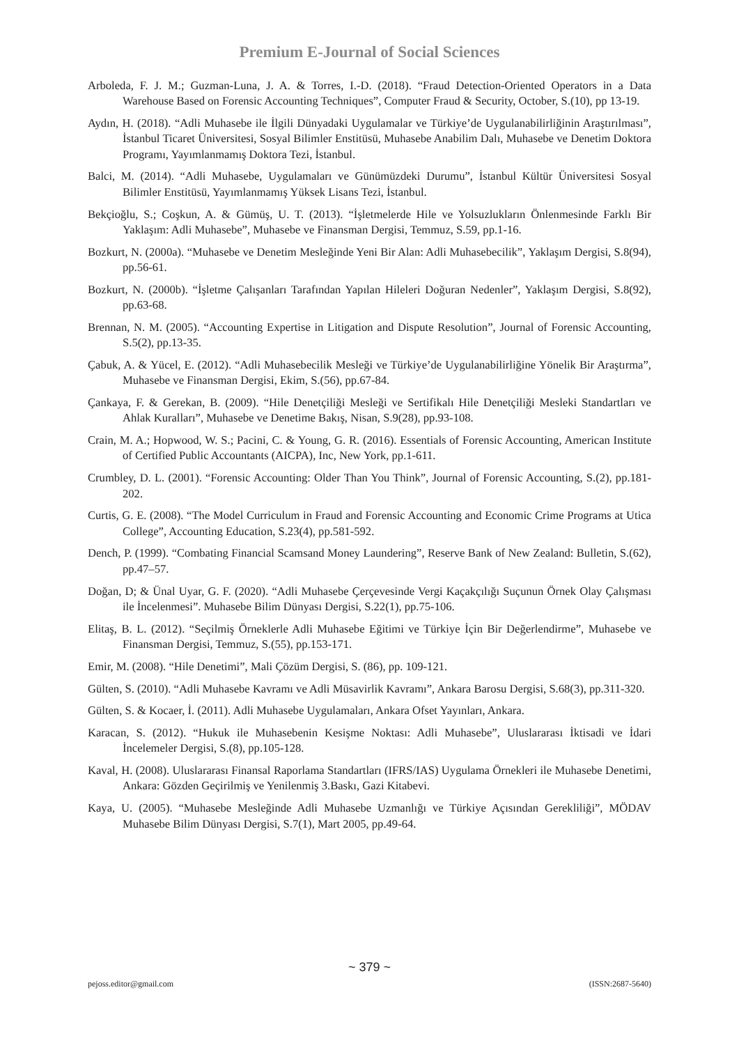Premium E-Journal of Social Sciences
Arboleda, F. J. M.; Guzman-Luna, J. A. & Torres, I.-D. (2018). “Fraud Detection-Oriented Operators in a Data Warehouse Based on Forensic Accounting Techniques”, Computer Fraud & Security, October, S.(10), pp 13-19.
Aydın, H. (2018). “Adli Muhasebe ile İlgili Dünyadaki Uygulamalar ve Türkiye’de Uygulanabilirliğinin Araştırılması”, İstanbul Ticaret Üniversitesi, Sosyal Bilimler Enstitüsü, Muhasebe Anabilim Dalı, Muhasebe ve Denetim Doktora Programı, Yayımlanmamış Doktora Tezi, İstanbul.
Balci, M. (2014). “Adli Muhasebe, Uygulamaları ve Günümüzdeki Durumu”, İstanbul Kültür Üniversitesi Sosyal Bilimler Enstitüsü, Yayımlanmamış Yüksek Lisans Tezi, İstanbul.
Bekçioğlu, S.; Coşkun, A. & Gümüş, U. T. (2013). “İşletmelerde Hile ve Yolsuzlukların Önlenmesinde Farklı Bir Yaklaşım: Adli Muhasebe”, Muhasebe ve Finansman Dergisi, Temmuz, S.59, pp.1-16.
Bozkurt, N. (2000a). “Muhasebe ve Denetim Mesleğinde Yeni Bir Alan: Adli Muhasebecilik”, Yaklaşım Dergisi, S.8(94), pp.56-61.
Bozkurt, N. (2000b). “İşletme Çalışanları Tarafından Yapılan Hileleri Doğuran Nedenler”, Yaklaşım Dergisi, S.8(92), pp.63-68.
Brennan, N. M. (2005). “Accounting Expertise in Litigation and Dispute Resolution”, Journal of Forensic Accounting, S.5(2), pp.13-35.
Çabuk, A. & Yücel, E. (2012). “Adli Muhasebecilik Mesleği ve Türkiye’de Uygulanabilirliğine Yönelik Bir Araştırma”, Muhasebe ve Finansman Dergisi, Ekim, S.(56), pp.67-84.
Çankaya, F. & Gerekan, B. (2009). “Hile Denetçiliği Mesleği ve Sertifikalı Hile Denetçiliği Mesleki Standartları ve Ahlak Kuralları”, Muhasebe ve Denetime Bakış, Nisan, S.9(28), pp.93-108.
Crain, M. A.; Hopwood, W. S.; Pacini, C. & Young, G. R. (2016). Essentials of Forensic Accounting, American Institute of Certified Public Accountants (AICPA), Inc, New York, pp.1-611.
Crumbley, D. L. (2001). “Forensic Accounting: Older Than You Think”, Journal of Forensic Accounting, S.(2), pp.181-202.
Curtis, G. E. (2008). “The Model Curriculum in Fraud and Forensic Accounting and Economic Crime Programs at Utica College”, Accounting Education, S.23(4), pp.581-592.
Dench, P. (1999). “Combating Financial Scamsand Money Laundering”, Reserve Bank of New Zealand: Bulletin, S.(62), pp.47–57.
Doğan, D; & Ünal Uyar, G. F. (2020). “Adli Muhasebe Çerçevesinde Vergi Kaçakçılığı Suçunun Örnek Olay Çalışması ile İncelenmesi”. Muhasebe Bilim Dünyası Dergisi, S.22(1), pp.75-106.
Elitaş, B. L. (2012). “Seçilmiş Örneklerle Adli Muhasebe Eğitimi ve Türkiye İçin Bir Değerlendirme”, Muhasebe ve Finansman Dergisi, Temmuz, S.(55), pp.153-171.
Emir, M. (2008). “Hile Denetimi”, Mali Çözüm Dergisi, S. (86), pp. 109-121.
Gülten, S. (2010). “Adli Muhasebe Kavramı ve Adli Müsavirlik Kavramı”, Ankara Barosu Dergisi, S.68(3), pp.311-320.
Gülten, S. & Kocaer, İ. (2011). Adli Muhasebe Uygulamaları, Ankara Ofset Yayınları, Ankara.
Karacan, S. (2012). “Hukuk ile Muhasebenin Kesişme Noktası: Adli Muhasebe”, Uluslararası İktisadi ve İdari İncelemeler Dergisi, S.(8), pp.105-128.
Kaval, H. (2008). Uluslararası Finansal Raporlama Standartları (IFRS/IAS) Uygulama Örnekleri ile Muhasebe Denetimi, Ankara: Gözden Geçirilmiş ve Yenilenmiş 3.Baskı, Gazi Kitabevi.
Kaya, U. (2005). “Muhasebe Mesleğinde Adli Muhasebe Uzmanlığı ve Türkiye Açısından Gerekliliği”, MÖDAV Muhasebe Bilim Dünyası Dergisi, S.7(1), Mart 2005, pp.49-64.
~ 379 ~
pejoss.editor@gmail.com (ISSN:2687-5640)